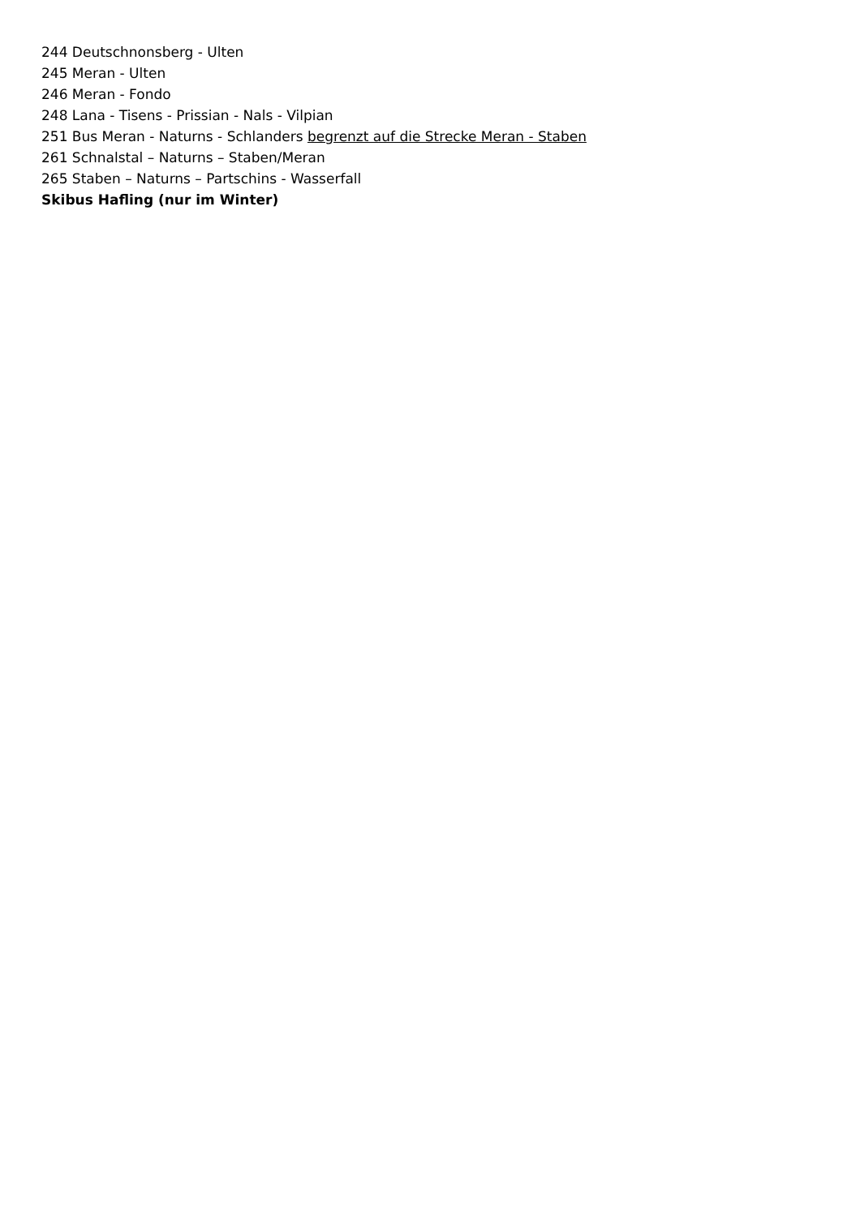244 Deutschnonsberg - Ulten
245 Meran - Ulten
246 Meran - Fondo
248 Lana - Tisens - Prissian - Nals - Vilpian
251 Bus Meran - Naturns - Schlanders begrenzt auf die Strecke Meran - Staben
261 Schnalstal – Naturns – Staben/Meran
265 Staben – Naturns – Partschins - Wasserfall
Skibus Hafling (nur im Winter)